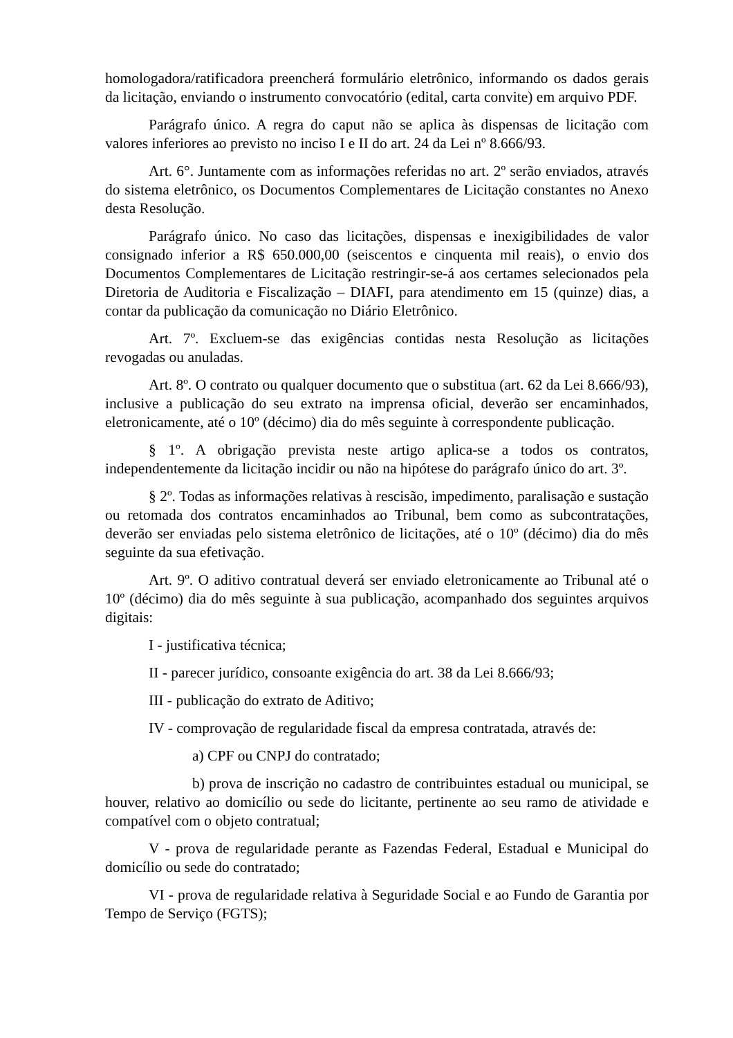homologadora/ratificadora preencherá formulário eletrônico, informando os dados gerais da licitação, enviando o instrumento convocatório (edital, carta convite) em arquivo PDF.
Parágrafo único. A regra do caput não se aplica às dispensas de licitação com valores inferiores ao previsto no inciso I e II do art. 24 da Lei nº 8.666/93.
Art. 6°. Juntamente com as informações referidas no art. 2º serão enviados, através do sistema eletrônico, os Documentos Complementares de Licitação constantes no Anexo desta Resolução.
Parágrafo único. No caso das licitações, dispensas e inexigibilidades de valor consignado inferior a R$ 650.000,00 (seiscentos e cinquenta mil reais), o envio dos Documentos Complementares de Licitação restringir-se-á aos certames selecionados pela Diretoria de Auditoria e Fiscalização – DIAFI, para atendimento em 15 (quinze) dias, a contar da publicação da comunicação no Diário Eletrônico.
Art. 7º. Excluem-se das exigências contidas nesta Resolução as licitações revogadas ou anuladas.
Art. 8º. O contrato ou qualquer documento que o substitua (art. 62 da Lei 8.666/93), inclusive a publicação do seu extrato na imprensa oficial, deverão ser encaminhados, eletronicamente, até o 10º (décimo) dia do mês seguinte à correspondente publicação.
§ 1º. A obrigação prevista neste artigo aplica-se a todos os contratos, independentemente da licitação incidir ou não na hipótese do parágrafo único do art. 3º.
§ 2º. Todas as informações relativas à rescisão, impedimento, paralisação e sustação ou retomada dos contratos encaminhados ao Tribunal, bem como as subcontratações, deverão ser enviadas pelo sistema eletrônico de licitações, até o 10º (décimo) dia do mês seguinte da sua efetivação.
Art. 9º. O aditivo contratual deverá ser enviado eletronicamente ao Tribunal até o 10º (décimo) dia do mês seguinte à sua publicação, acompanhado dos seguintes arquivos digitais:
I - justificativa técnica;
II - parecer jurídico, consoante exigência do art. 38 da Lei 8.666/93;
III - publicação do extrato de Aditivo;
IV - comprovação de regularidade fiscal da empresa contratada, através de:
a) CPF ou CNPJ do contratado;
b) prova de inscrição no cadastro de contribuintes estadual ou municipal, se houver, relativo ao domicílio ou sede do licitante, pertinente ao seu ramo de atividade e compatível com o objeto contratual;
V - prova de regularidade perante as Fazendas Federal, Estadual e Municipal do domicílio ou sede do contratado;
VI - prova de regularidade relativa à Seguridade Social e ao Fundo de Garantia por Tempo de Serviço (FGTS);